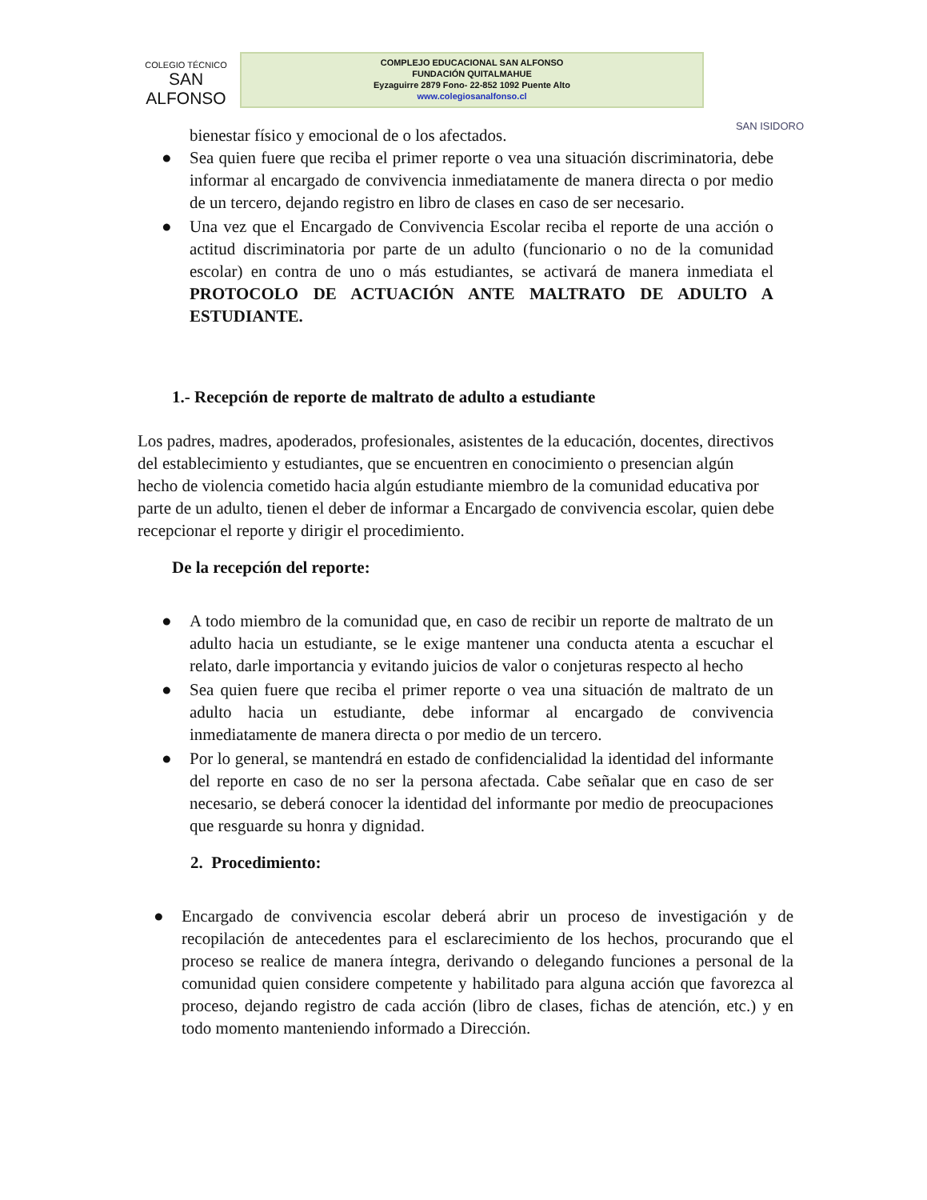COLEGIO TÉCNICO
SAN ALFONSO
COMPLEJO EDUCACIONAL SAN ALFONSO
FUNDACIÓN QUITALMAHUE
Eyzaguirre 2879 Fono- 22-852 1092 Puente Alto
www.colegiosanalfonso.cl
SAN ISIDORO
bienestar físico y emocional de o los afectados.
● Sea quien fuere que reciba el primer reporte o vea una situación discriminatoria, debe informar al encargado de convivencia inmediatamente de manera directa o por medio de un tercero, dejando registro en libro de clases en caso de ser necesario.
● Una vez que el Encargado de Convivencia Escolar reciba el reporte de una acción o actitud discriminatoria por parte de un adulto (funcionario o no de la comunidad escolar) en contra de uno o más estudiantes, se activará de manera inmediata el PROTOCOLO DE ACTUACIÓN ANTE MALTRATO DE ADULTO A ESTUDIANTE.
1.- Recepción de reporte de maltrato de adulto a estudiante
Los padres, madres, apoderados, profesionales, asistentes de la educación, docentes, directivos del establecimiento y estudiantes, que se encuentren en conocimiento o presencian algún hecho de violencia cometido hacia algún estudiante miembro de la comunidad educativa por parte de un adulto, tienen el deber de informar a Encargado de convivencia escolar, quien debe recepcionar el reporte y dirigir el procedimiento.
De la recepción del reporte:
● A todo miembro de la comunidad que, en caso de recibir un reporte de maltrato de un adulto hacia un estudiante, se le exige mantener una conducta atenta a escuchar el relato, darle importancia y evitando juicios de valor o conjeturas respecto al hecho
● Sea quien fuere que reciba el primer reporte o vea una situación de maltrato de un adulto hacia un estudiante, debe informar al encargado de convivencia inmediatamente de manera directa o por medio de un tercero.
● Por lo general, se mantendrá en estado de confidencialidad la identidad del informante del reporte en caso de no ser la persona afectada. Cabe señalar que en caso de ser necesario, se deberá conocer la identidad del informante por medio de preocupaciones que resguarde su honra y dignidad.
2. Procedimiento:
● Encargado de convivencia escolar deberá abrir un proceso de investigación y de recopilación de antecedentes para el esclarecimiento de los hechos, procurando que el proceso se realice de manera íntegra, derivando o delegando funciones a personal de la comunidad quien considere competente y habilitado para alguna acción que favorezca al proceso, dejando registro de cada acción (libro de clases, fichas de atención, etc.) y en todo momento manteniendo informado a Dirección.